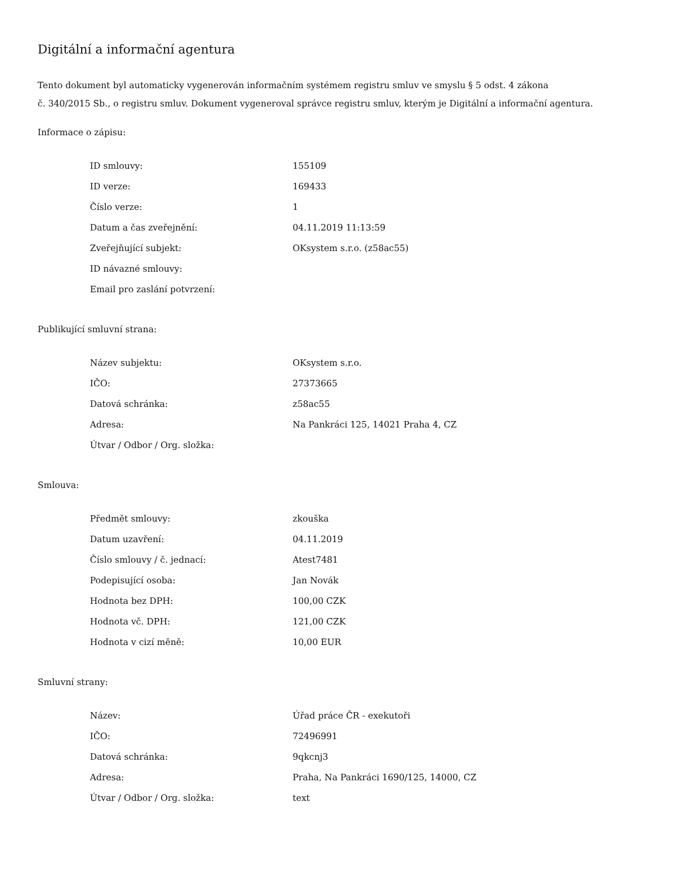Digitální a informační agentura
Tento dokument byl automaticky vygenerován informačním systémem registru smluv ve smyslu § 5 odst. 4 zákona
č. 340/2015 Sb., o registru smluv. Dokument vygeneroval správce registru smluv, kterým je Digitální a informační agentura.
Informace o zápisu:
| ID smlouvy: | 155109 |
| ID verze: | 169433 |
| Číslo verze: | 1 |
| Datum a čas zveřejnění: | 04.11.2019 11:13:59 |
| Zveřejňující subjekt: | OKsystem s.r.o. (z58ac55) |
| ID návazné smlouvy: | |
| Email pro zaslání potvrzení: | |
Publikující smluvní strana:
| Název subjektu: | OKsystem s.r.o. |
| IČO: | 27373665 |
| Datová schránka: | z58ac55 |
| Adresa: | Na Pankráci 125, 14021 Praha 4, CZ |
| Útvar / Odbor / Org. složka: | |
Smlouva:
| Předmět smlouvy: | zkouška |
| Datum uzavření: | 04.11.2019 |
| Číslo smlouvy / č. jednací: | Atest7481 |
| Podepisující osoba: | Jan Novák |
| Hodnota bez DPH: | 100,00 CZK |
| Hodnota vč. DPH: | 121,00 CZK |
| Hodnota v cizí měně: | 10,00 EUR |
Smluvní strany:
| Název: | Úřad práce ČR - exekutoři |
| IČO: | 72496991 |
| Datová schránka: | 9qkcnj3 |
| Adresa: | Praha, Na Pankráci 1690/125, 14000, CZ |
| Útvar / Odbor / Org. složka: | text |